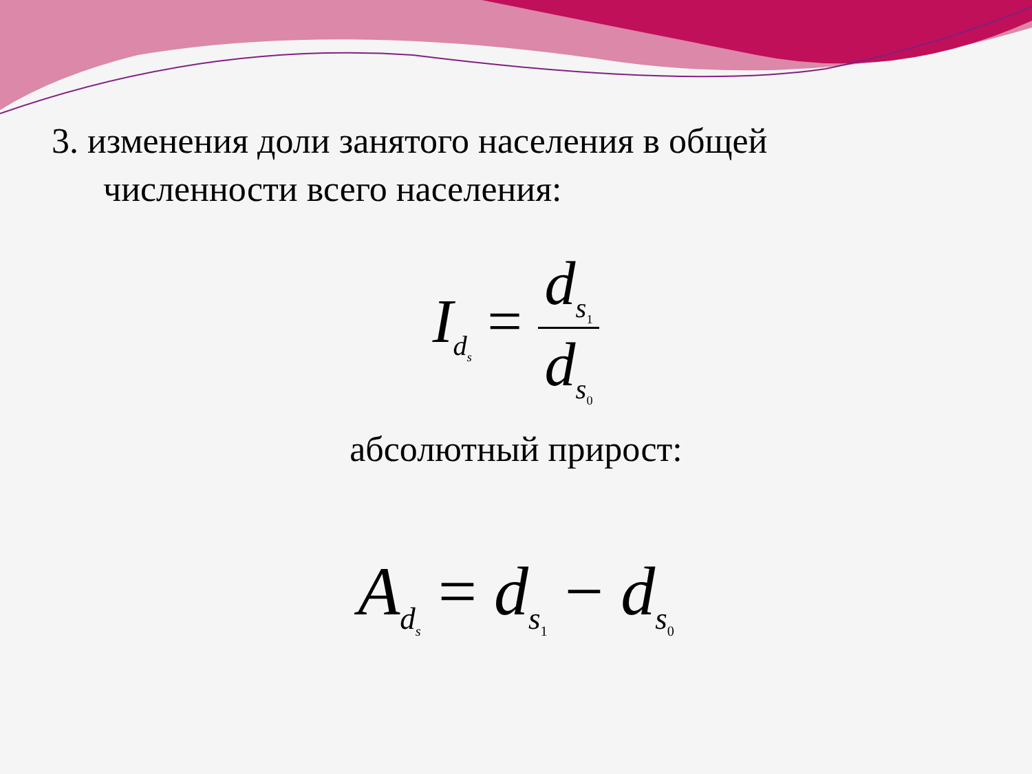3. изменения доли занятого населения в общей
численности всего населения:
I<sub>d<sub>s</sub></sub> = d<sub>s<sub>1</sub></sub> d<sub>s<sub>0</sub></sub>
абсолютный прирост:
A<sub>d<sub>s</sub></sub> = d<sub>s<sub>1</sub></sub> − d<sub>s<sub>0</sub></sub>